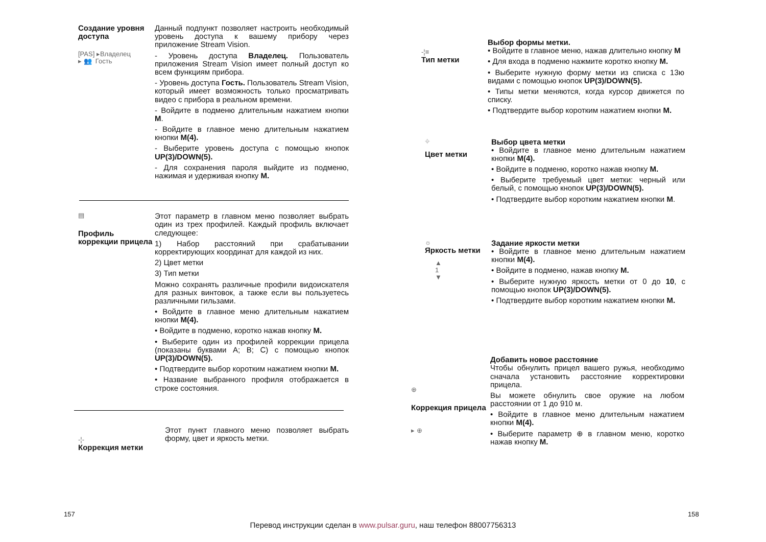Создание уровня доступа
[PAS] ▸Владелец
▸ 👥 Гость
Данный подпункт позволяет настроить необходимый уровень доступа к вашему прибору через приложение Stream Vision.
- Уровень доступа Владелец. Пользователь приложения Stream Vision имеет полный доступ ко всем функциям прибора.
- Уровень доступа Гость. Пользователь Stream Vision, который имеет возможность только просматривать видео с прибора в реальном времени.
- Войдите в подменю длительным нажатием кнопки M.
- Войдите в главное меню длительным нажатием кнопки M(4).
- Выберите уровень доступа с помощью кнопок UP(3)/DOWN(5).
- Для сохранения пароля выйдите из подменю, нажимая и удерживая кнопку M.
▤
Профиль коррекции прицела
Этот параметр в главном меню позволяет выбрать один из трех профилей. Каждый профиль включает следующее:
1) Набор расстояний при срабатывании корректирующих координат для каждой из них.
2) Цвет метки
3) Тип метки
Можно сохранять различные профили видоискателя для разных винтовок, а также если вы пользуетесь различными гильзами.
• Войдите в главное меню длительным нажатием кнопки M(4).
• Войдите в подменю, коротко нажав кнопку M.
• Выберите один из профилей коррекции прицела (показаны буквами A; B; C) с помощью кнопок UP(3)/DOWN(5).
• Подтвердите выбор коротким нажатием кнопки M.
• Название выбранного профиля отображается в строке состояния.
-¦-
Коррекция метки
Этот пункт главного меню позволяет выбрать форму, цвет и яркость метки.
157
-¦≡
Тип метки
Выбор формы метки.
• Войдите в главное меню, нажав длительно кнопку M
• Для входа в подменю нажмите коротко кнопку M.
• Выберите нужную форму метки из списка с 13ю видами с помощью кнопок UP(3)/DOWN(5).
• Типы метки меняются, когда курсор движется по списку.
• Подтвердите выбор коротким нажатием кнопки M.
⌖
Цвет метки
Выбор цвета метки
• Войдите в главное меню длительным нажатием кнопки M(4).
• Войдите в подменю, коротко нажав кнопку M.
• Выберите требуемый цвет метки: черный или белый, с помощью кнопок UP(3)/DOWN(5).
• Подтвердите выбор коротким нажатием кнопки M.
☼
Яркость метки
▲
1
▼
Задание яркости метки
• Войдите в главное меню длительным нажатием кнопки M(4).
• Войдите в подменю, нажав кнопку M.
• Выберите нужную яркость метки от 0 до 10, с помощью кнопок UP(3)/DOWN(5).
• Подтвердите выбор коротким нажатием кнопки M.
⊕
Коррекция прицела
▸ ⊕
Добавить новое расстояние
Чтобы обнулить прицел вашего ружья, необходимо сначала установить расстояние корректировки прицела.
Вы можете обнулить свое оружие на любом расстоянии от 1 до 910 м.
• Войдите в главное меню длительным нажатием кнопки M(4).
• Выберите параметр ⊕ в главном меню, коротко нажав кнопку M.
158
Перевод инструкции сделан в www.pulsar.guru, наш телефон 88007756313